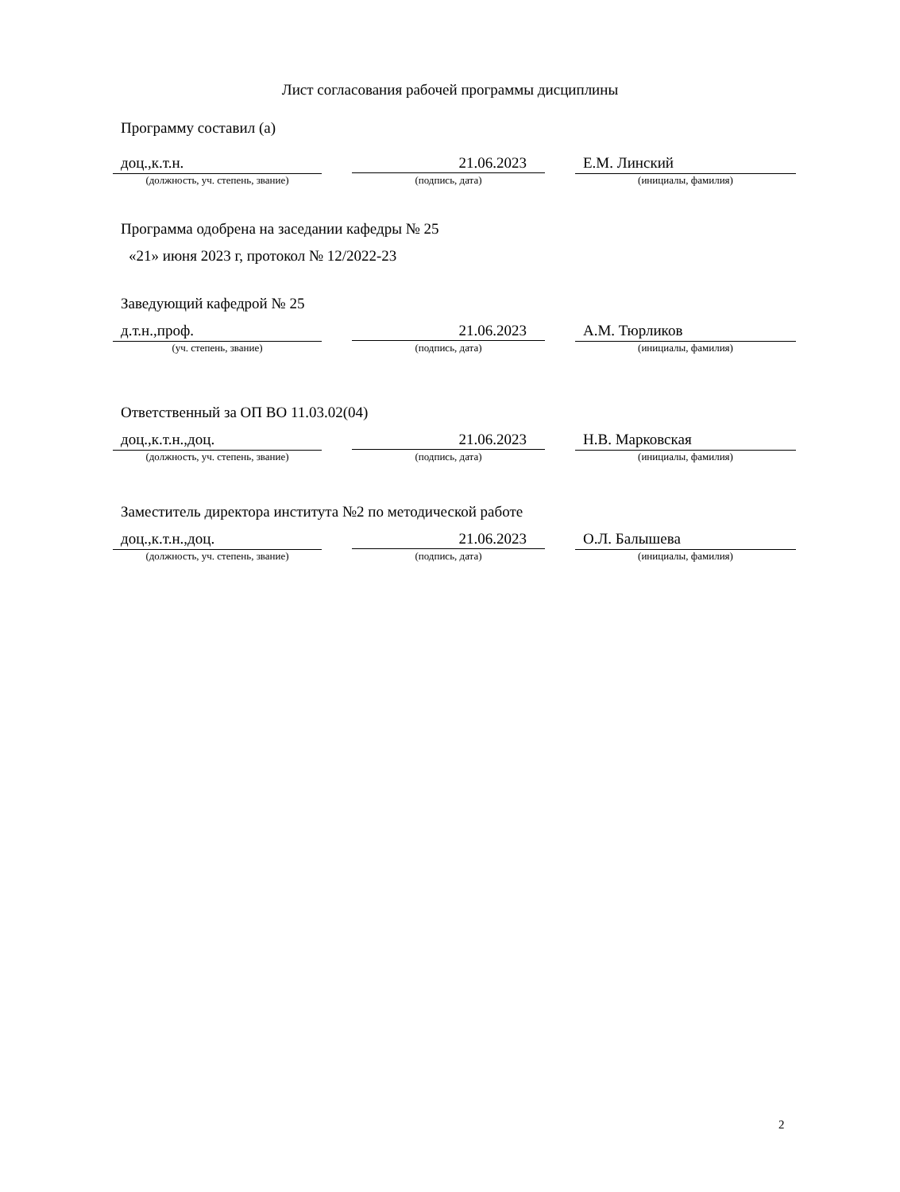Лист согласования рабочей программы дисциплины
Программу составил (а)
доц.,к.т.н. 21.06.2023 Е.М. Линский
(должность, уч. степень, звание) (подпись, дата) (инициалы, фамилия)
Программа одобрена на заседании кафедры № 25
«21» июня 2023 г, протокол № 12/2022-23
Заведующий кафедрой № 25
д.т.н.,проф. 21.06.2023 А.М. Тюрликов
(уч. степень, звание) (подпись, дата) (инициалы, фамилия)
Ответственный за ОП ВО 11.03.02(04)
доц.,к.т.н.,доц. 21.06.2023 Н.В. Марковская
(должность, уч. степень, звание) (подпись, дата) (инициалы, фамилия)
Заместитель директора института №2 по методической работе
доц.,к.т.н.,доц. 21.06.2023 О.Л. Балышева
(должность, уч. степень, звание) (подпись, дата) (инициалы, фамилия)
2